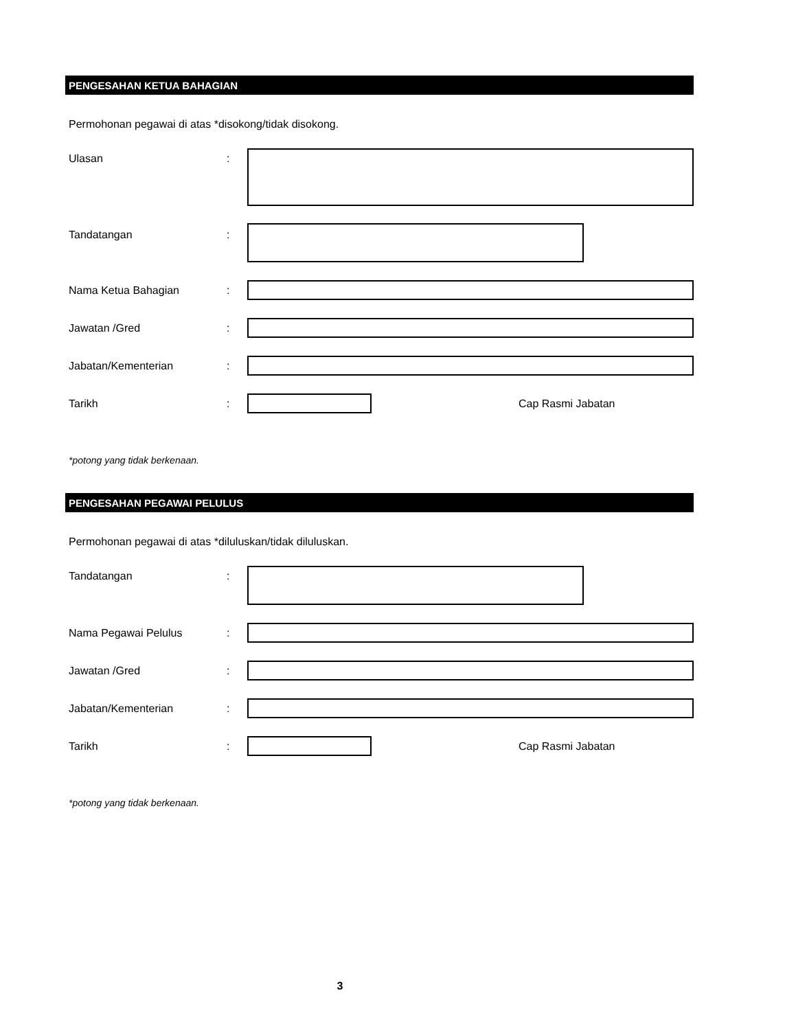PENGESAHAN KETUA BAHAGIAN
Permohonan pegawai di atas *disokong/tidak disokong.
Ulasan :
Tandatangan :
Nama Ketua Bahagian :
Jawatan /Gred :
Jabatan/Kementerian :
Tarikh : Cap Rasmi Jabatan
*potong yang tidak berkenaan.
PENGESAHAN PEGAWAI PELULUS
Permohonan pegawai di atas *diluluskan/tidak diluluskan.
Tandatangan :
Nama Pegawai Pelulus :
Jawatan /Gred :
Jabatan/Kementerian :
Tarikh : Cap Rasmi Jabatan
*potong yang tidak berkenaan.
3